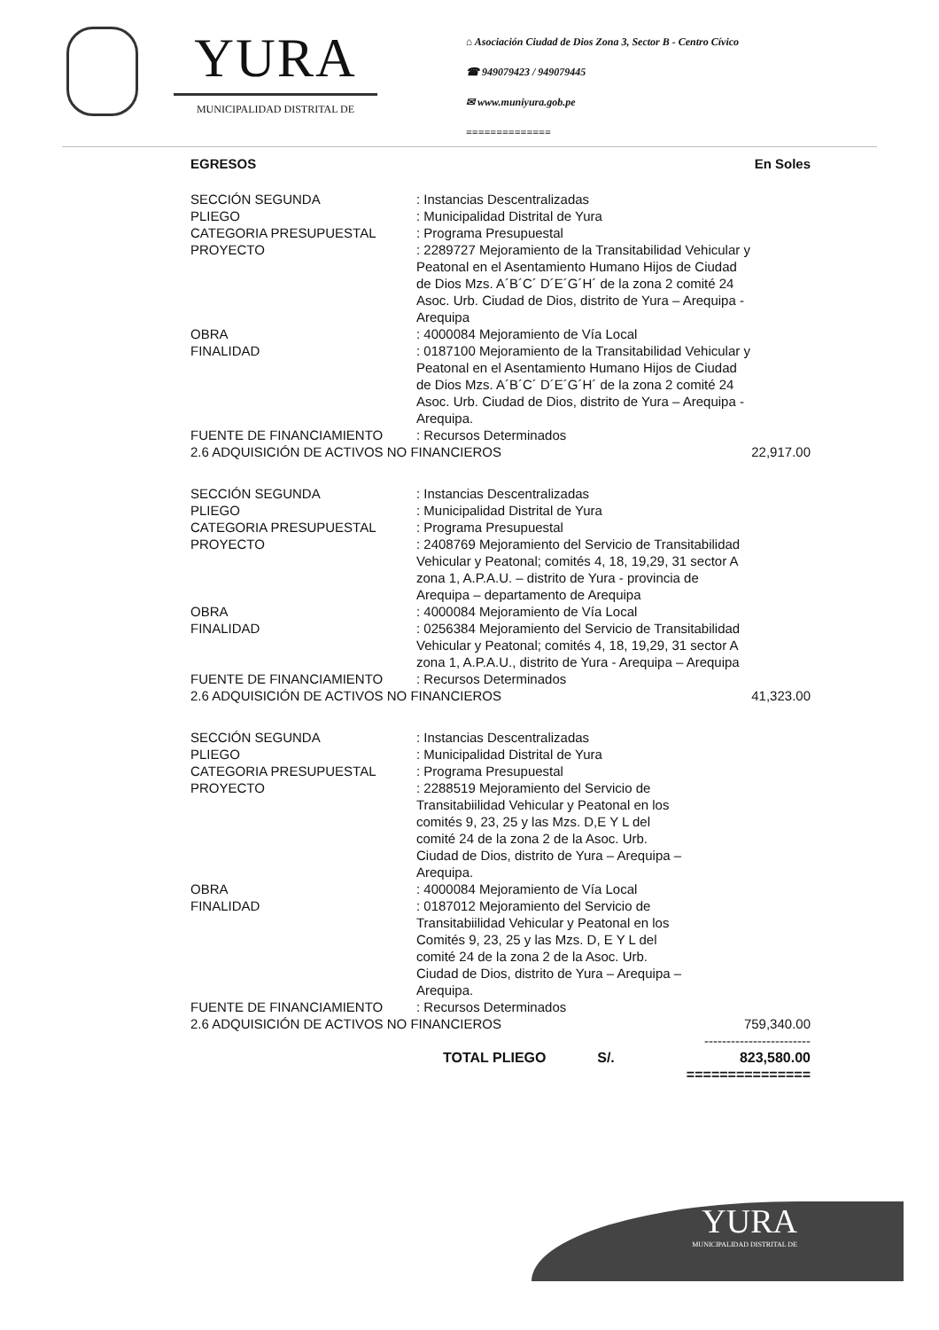YURA
MUNICIPALIDAD DISTRITAL DE
⌂ Asociación Ciudad de Dios Zona 3, Sector B - Centro Cívico
☎ 949079423 / 949079445
✉ www.muniyura.gob.pe
==============
EGRESOS En Soles
| SECCIÓN SEGUNDA | : Instancias Descentralizadas | |
| PLIEGO | : Municipalidad Distrital de Yura | |
| CATEGORIA PRESUPUESTAL | : Programa Presupuestal | |
| PROYECTO | : 2289727 Mejoramiento de la Transitabilidad Vehicular y Peatonal en el Asentamiento Humano Hijos de Ciudad de Dios Mzs. A´B´C´ D´E´G´H´ de la zona 2 comité 24 Asoc. Urb. Ciudad de Dios, distrito de Yura – Arequipa - Arequipa | |
| OBRA | : 4000084 Mejoramiento de Vía Local | |
| FINALIDAD | : 0187100 Mejoramiento de la Transitabilidad Vehicular y Peatonal en el Asentamiento Humano Hijos de Ciudad de Dios Mzs. A´B´C´ D´E´G´H´ de la zona 2 comité 24 Asoc. Urb. Ciudad de Dios, distrito de Yura – Arequipa - Arequipa. | |
| FUENTE DE FINANCIAMIENTO | : Recursos Determinados | |
| 2.6 ADQUISICIÓN DE ACTIVOS NO FINANCIEROS | | 22,917.00 |
| SECCIÓN SEGUNDA | : Instancias Descentralizadas | |
| PLIEGO | : Municipalidad Distrital de Yura | |
| CATEGORIA PRESUPUESTAL | : Programa Presupuestal | |
| PROYECTO | : 2408769 Mejoramiento del Servicio de Transitabilidad Vehicular y Peatonal; comités 4, 18, 19,29, 31 sector A zona 1, A.P.A.U. – distrito de Yura - provincia de Arequipa – departamento de Arequipa | |
| OBRA | : 4000084 Mejoramiento de Vía Local | |
| FINALIDAD | : 0256384 Mejoramiento del Servicio de Transitabilidad Vehicular y Peatonal; comités 4, 18, 19,29, 31 sector A zona 1, A.P.A.U., distrito de Yura - Arequipa – Arequipa | |
| FUENTE DE FINANCIAMIENTO | : Recursos Determinados | |
| 2.6 ADQUISICIÓN DE ACTIVOS NO FINANCIEROS | | 41,323.00 |
| SECCIÓN SEGUNDA | : Instancias Descentralizadas | |
| PLIEGO | : Municipalidad Distrital de Yura | |
| CATEGORIA PRESUPUESTAL | : Programa Presupuestal | |
| PROYECTO | : 2288519 Mejoramiento del Servicio de Transitabiilidad Vehicular y Peatonal en los comités 9, 23, 25 y las Mzs. D,E Y L del comité 24 de la zona 2 de la Asoc. Urb. Ciudad de Dios, distrito de Yura – Arequipa – Arequipa. | |
| OBRA | : 4000084 Mejoramiento de Vía Local | |
| FINALIDAD | : 0187012 Mejoramiento del Servicio de Transitabiilidad Vehicular y Peatonal en los Comités 9, 23, 25 y las Mzs. D, E Y L del comité 24 de la zona 2 de la Asoc. Urb. Ciudad de Dios, distrito de Yura – Arequipa – Arequipa. | |
| FUENTE DE FINANCIAMIENTO | : Recursos Determinados | |
| 2.6 ADQUISICIÓN DE ACTIVOS NO FINANCIEROS | | 759,340.00 ------------------------ |
| | TOTAL PLIEGO S/. | 823,580.00 =============== |
YURA
MUNICIPALIDAD DISTRITAL DE